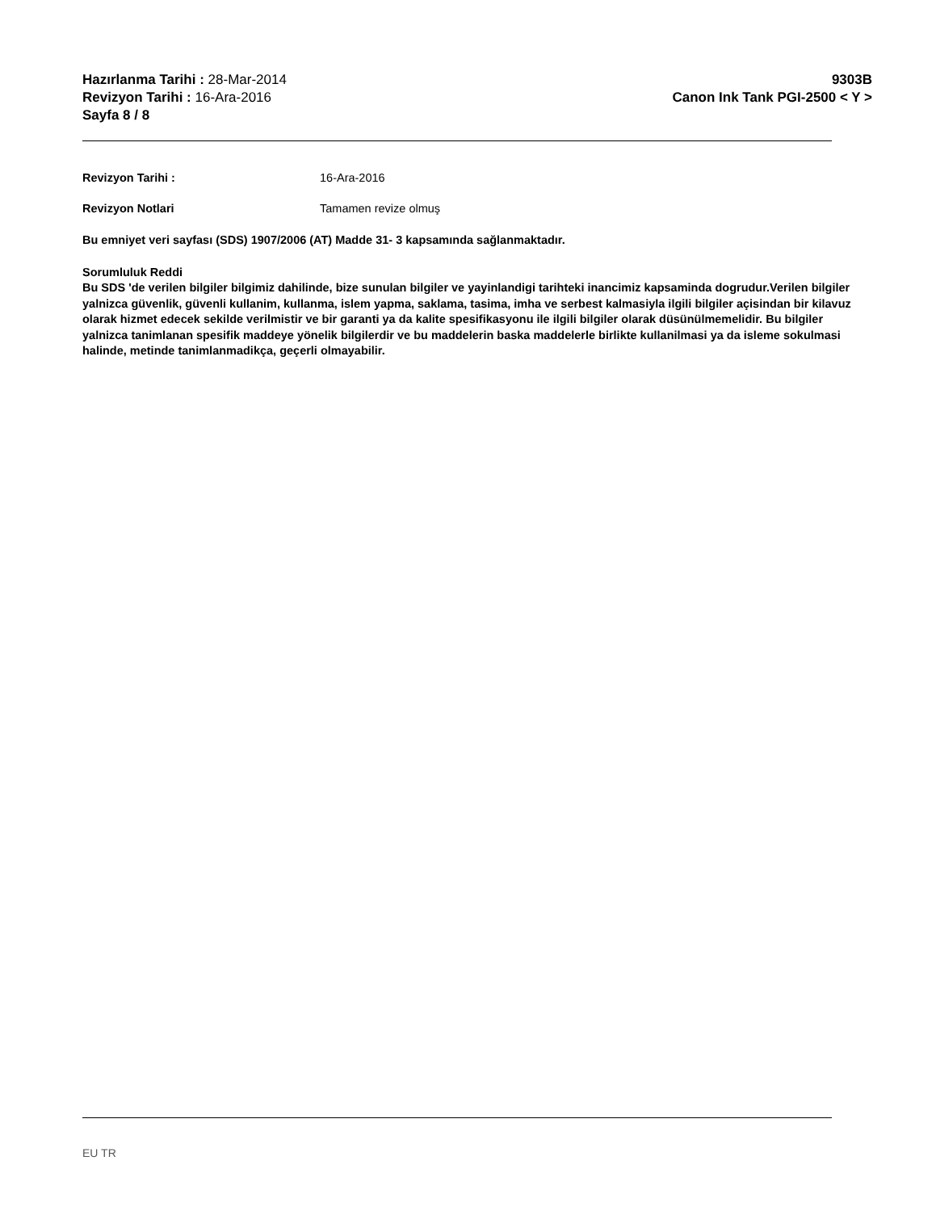Hazırlanma Tarihi : 28-Mar-2014
Revizyon Tarihi : 16-Ara-2016
Sayfa 8 / 8
9303B
Canon Ink Tank PGI-2500 < Y >
Revizyon Tarihi : 16-Ara-2016
Revizyon Notlari Tamamen revize olmuş
Bu emniyet veri sayfası (SDS) 1907/2006 (AT) Madde 31- 3 kapsamında sağlanmaktadır.
Sorumluluk Reddi
Bu SDS 'de verilen bilgiler bilgimiz dahilinde, bize sunulan bilgiler ve yayinlandigi tarihteki inancimiz kapsaminda dogrudur.Verilen bilgiler yalnizca güvenlik, güvenli kullanim, kullanma, islem yapma, saklama, tasima, imha ve serbest kalmasiyla ilgili bilgiler açisindan bir kilavuz olarak hizmet edecek sekilde verilmistir ve bir garanti ya da kalite spesifikasyonu ile ilgili bilgiler olarak düsünülmemelidir. Bu bilgiler yalnizca tanimlanan spesifik maddeye yönelik bilgilerdir ve bu maddelerin baska maddelerle birlikte kullanilmasi ya da isleme sokulmasi halinde, metinde tanimlanmadikça, geçerli olmayabilir.
EU TR